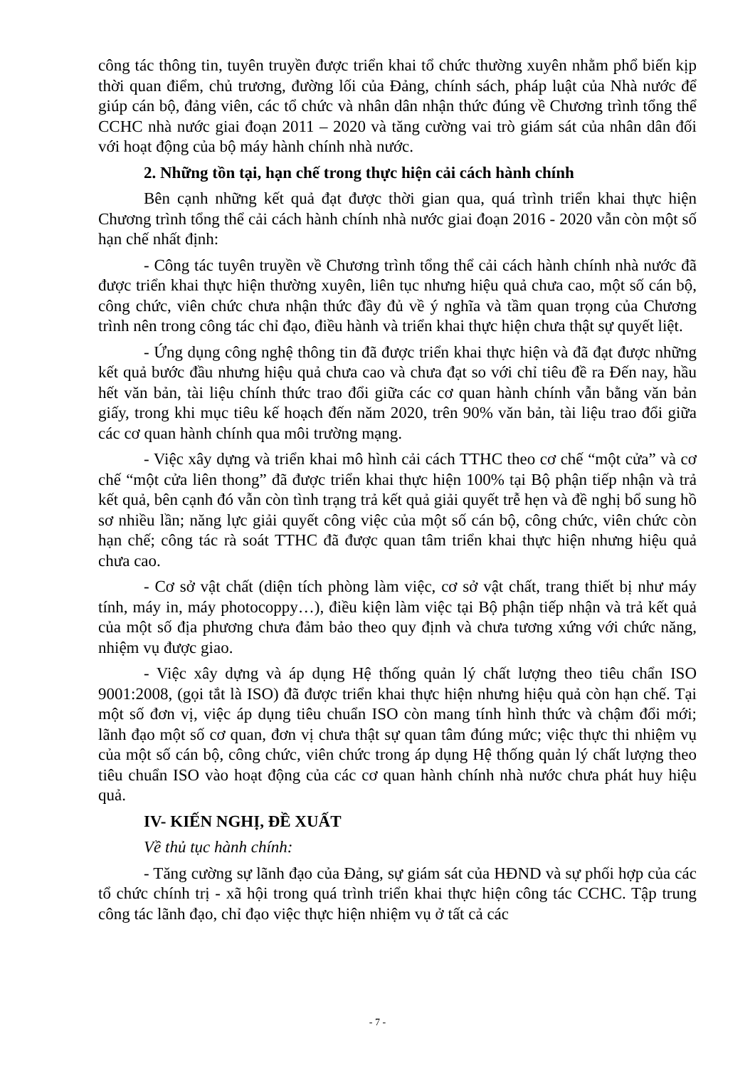công tác thông tin, tuyên truyền được triển khai tổ chức thường xuyên nhằm phổ biến kịp thời quan điểm, chủ trương, đường lối của Đảng, chính sách, pháp luật của Nhà nước để giúp cán bộ, đảng viên, các tổ chức và nhân dân nhận thức đúng về Chương trình tổng thể CCHC nhà nước giai đoạn 2011 – 2020 và tăng cường vai trò giám sát của nhân dân đối với hoạt động của bộ máy hành chính nhà nước.
2. Những tồn tại, hạn chế trong thực hiện cải cách hành chính
Bên cạnh những kết quả đạt được thời gian qua, quá trình triển khai thực hiện Chương trình tổng thể cải cách hành chính nhà nước giai đoạn 2016 - 2020 vẫn còn một số hạn chế nhất định:
- Công tác tuyên truyền về Chương trình tổng thể cải cách hành chính nhà nước đã được triển khai thực hiện thường xuyên, liên tục nhưng hiệu quả chưa cao, một số cán bộ, công chức, viên chức chưa nhận thức đầy đủ về ý nghĩa và tầm quan trọng của Chương trình nên trong công tác chỉ đạo, điều hành và triển khai thực hiện chưa thật sự quyết liệt.
- Ứng dụng công nghệ thông tin đã được triển khai thực hiện và đã đạt được những kết quả bước đầu nhưng hiệu quả chưa cao và chưa đạt so với chỉ tiêu đề ra Đến nay, hầu hết văn bản, tài liệu chính thức trao đổi giữa các cơ quan hành chính vẫn bằng văn bản giấy, trong khi mục tiêu kế hoạch đến năm 2020, trên 90% văn bản, tài liệu trao đổi giữa các cơ quan hành chính qua môi trường mạng.
- Việc xây dựng và triển khai mô hình cải cách TTHC theo cơ chế “một cửa” và cơ chế “một cửa liên thong” đã được triển khai thực hiện 100% tại Bộ phận tiếp nhận và trả kết quả, bên cạnh đó vẫn còn tình trạng trả kết quả giải quyết trễ hẹn và đề nghị bổ sung hồ sơ nhiều lần; năng lực giải quyết công việc của một số cán bộ, công chức, viên chức còn hạn chế; công tác rà soát TTHC đã được quan tâm triển khai thực hiện nhưng hiệu quả chưa cao.
- Cơ sở vật chất (diện tích phòng làm việc, cơ sở vật chất, trang thiết bị như máy tính, máy in, máy photocoppy…), điều kiện làm việc tại Bộ phận tiếp nhận và trả kết quả của một số địa phương chưa đảm bảo theo quy định và chưa tương xứng với chức năng, nhiệm vụ được giao.
- Việc xây dựng và áp dụng Hệ thống quản lý chất lượng theo tiêu chẩn ISO 9001:2008, (gọi tắt là ISO) đã được triển khai thực hiện nhưng hiệu quả còn hạn chế. Tại một số đơn vị, việc áp dụng tiêu chuẩn ISO còn mang tính hình thức và chậm đổi mới; lãnh đạo một số cơ quan, đơn vị chưa thật sự quan tâm đúng mức; việc thực thi nhiệm vụ của một số cán bộ, công chức, viên chức trong áp dụng Hệ thống quản lý chất lượng theo tiêu chuẩn ISO vào hoạt động của các cơ quan hành chính nhà nước chưa phát huy hiệu quả.
IV- KIẾN NGHỊ, ĐỀ XUẤT
Về thủ tục hành chính:
- Tăng cường sự lãnh đạo của Đảng, sự giám sát của HĐND và sự phối hợp của các tổ chức chính trị - xã hội trong quá trình triển khai thực hiện công tác CCHC. Tập trung công tác lãnh đạo, chỉ đạo việc thực hiện nhiệm vụ ở tất cả các
- 7 -